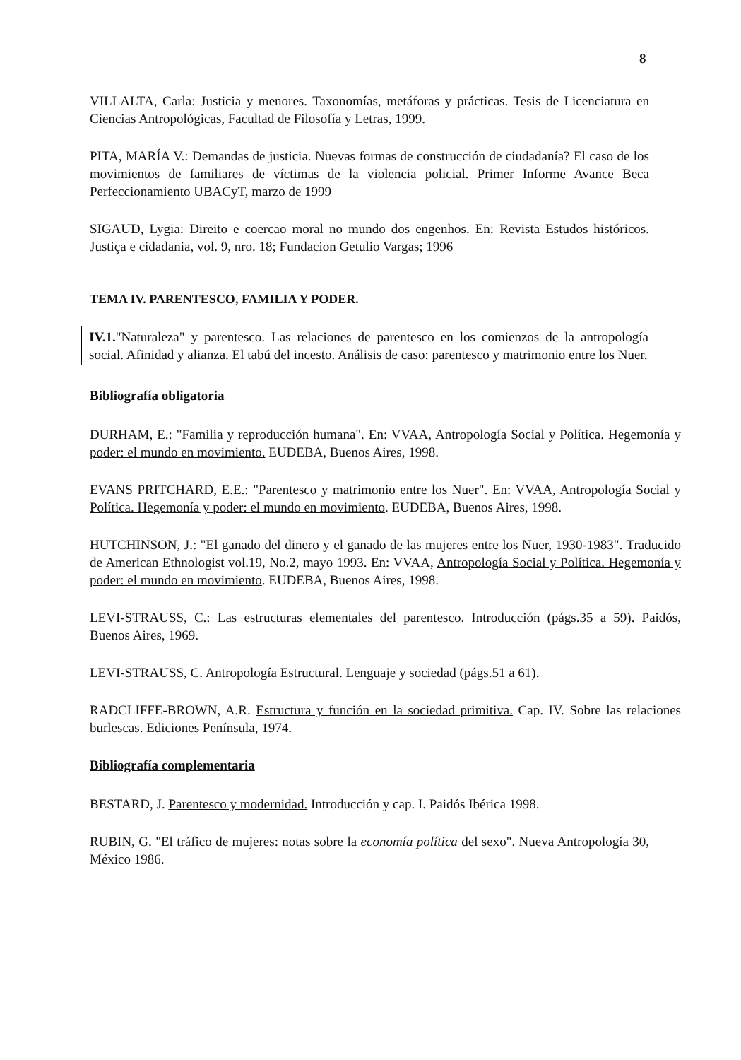8
VILLALTA, Carla: Justicia y menores. Taxonomías, metáforas y prácticas. Tesis de Licenciatura en Ciencias Antropológicas, Facultad de Filosofía y Letras, 1999.
PITA, MARÍA V.: Demandas de justicia. Nuevas formas de construcción de ciudadanía? El caso de los movimientos de familiares de víctimas de la violencia policial. Primer Informe Avance Beca Perfeccionamiento UBACyT, marzo de 1999
SIGAUD, Lygia: Direito e coercao moral no mundo dos engenhos. En: Revista Estudos históricos. Justiça e cidadania, vol. 9, nro. 18; Fundacion Getulio Vargas; 1996
TEMA IV. PARENTESCO, FAMILIA Y PODER.
IV.1."Naturaleza" y parentesco. Las relaciones de parentesco en los comienzos de la antropología social. Afinidad y alianza. El tabú del incesto. Análisis de caso: parentesco y matrimonio entre los Nuer.
Bibliografía obligatoria
DURHAM, E.: "Familia y reproducción humana". En: VVAA, Antropología Social y Política. Hegemonía y poder: el mundo en movimiento. EUDEBA, Buenos Aires, 1998.
EVANS PRITCHARD, E.E.: "Parentesco y matrimonio entre los Nuer". En: VVAA, Antropología Social y Política. Hegemonía y poder: el mundo en movimiento. EUDEBA, Buenos Aires, 1998.
HUTCHINSON, J.: "El ganado del dinero y el ganado de las mujeres entre los Nuer, 1930-1983". Traducido de American Ethnologist vol.19, No.2, mayo 1993. En: VVAA, Antropología Social y Política. Hegemonía y poder: el mundo en movimiento. EUDEBA, Buenos Aires, 1998.
LEVI-STRAUSS, C.: Las estructuras elementales del parentesco. Introducción (págs.35 a 59). Paidós, Buenos Aires, 1969.
LEVI-STRAUSS, C. Antropología Estructural. Lenguaje y sociedad (págs.51 a 61).
RADCLIFFE-BROWN, A.R. Estructura y función en la sociedad primitiva. Cap. IV. Sobre las relaciones burlescas. Ediciones Península, 1974.
Bibliografía complementaria
BESTARD, J. Parentesco y modernidad. Introducción y cap. I. Paidós Ibérica 1998.
RUBIN, G. "El tráfico de mujeres: notas sobre la economía política del sexo". Nueva Antropología 30, México 1986.